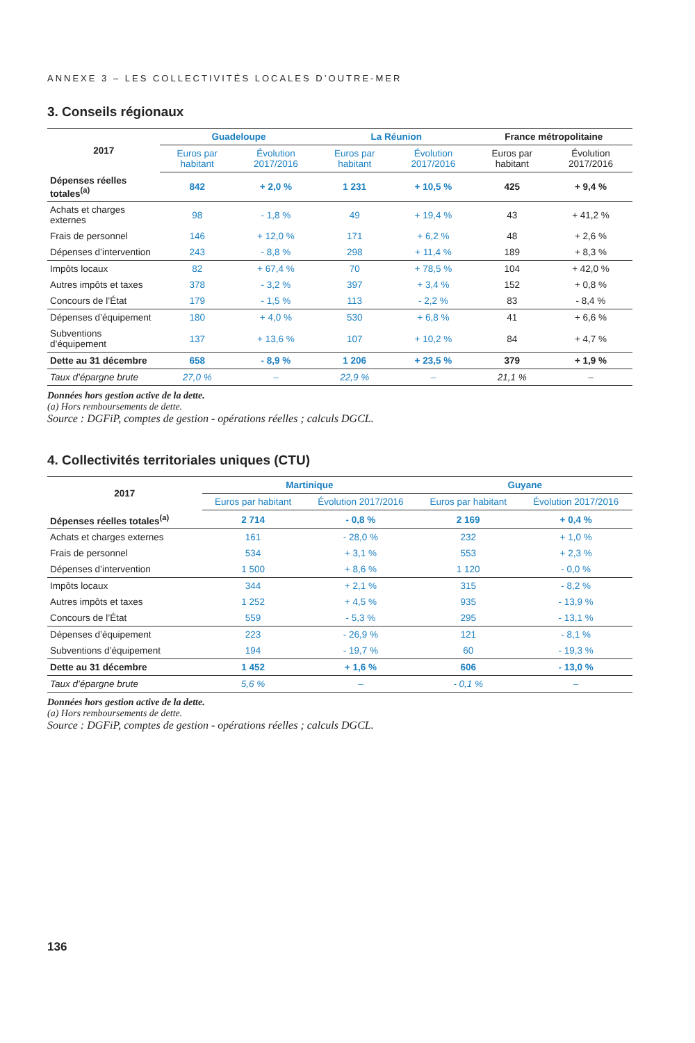ANNEXE 3 – LES COLLECTIVITÉS LOCALES D’OUTRE-MER
3. Conseils régionaux
| 2017 | Guadeloupe | | La Réunion | | France métropolitaine | |
| --- | --- | --- | --- | --- | --- | --- |
| | Euros par habitant | Évolution 2017/2016 | Euros par habitant | Évolution 2017/2016 | Euros par habitant | Évolution 2017/2016 |
| Dépenses réelles totales<sup>(a)</sup> | 842 | + 2,0 % | 1 231 | + 10,5 % | 425 | + 9,4 % |
| Achats et charges externes | 98 | - 1,8 % | 49 | + 19,4 % | 43 | + 41,2 % |
| Frais de personnel | 146 | + 12,0 % | 171 | + 6,2 % | 48 | + 2,6 % |
| Dépenses d’intervention | 243 | - 8,8 % | 298 | + 11,4 % | 189 | + 8,3 % |
| Impôts locaux | 82 | + 67,4 % | 70 | + 78,5 % | 104 | + 42,0 % |
| Autres impôts et taxes | 378 | - 3,2 % | 397 | + 3,4 % | 152 | + 0,8 % |
| Concours de l’État | 179 | - 1,5 % | 113 | - 2,2 % | 83 | - 8,4 % |
| Dépenses d’équipement | 180 | + 4,0 % | 530 | + 6,8 % | 41 | + 6,6 % |
| Subventions d’équipement | 137 | + 13,6 % | 107 | + 10,2 % | 84 | + 4,7 % |
| Dette au 31 décembre | 658 | - 8,9 % | 1 206 | + 23,5 % | 379 | + 1,9 % |
| Taux d’épargne brute | 27,0 % | – | 22,9 % | – | 21,1 % | – |
Données hors gestion active de la dette.
(a) Hors remboursements de dette.
Source : DGFiP, comptes de gestion - opérations réelles ; calculs DGCL.
4. Collectivités territoriales uniques (CTU)
| 2017 | Martinique | | Guyane | |
| --- | --- | --- | --- | --- |
| | Euros par habitant | Évolution 2017/2016 | Euros par habitant | Évolution 2017/2016 |
| Dépenses réelles totales<sup>(a)</sup> | 2 714 | - 0,8 % | 2 169 | + 0,4 % |
| Achats et charges externes | 161 | - 28,0 % | 232 | + 1,0 % |
| Frais de personnel | 534 | + 3,1 % | 553 | + 2,3 % |
| Dépenses d’intervention | 1 500 | + 8,6 % | 1 120 | - 0,0 % |
| Impôts locaux | 344 | + 2,1 % | 315 | - 8,2 % |
| Autres impôts et taxes | 1 252 | + 4,5 % | 935 | - 13,9 % |
| Concours de l’État | 559 | - 5,3 % | 295 | - 13,1 % |
| Dépenses d’équipement | 223 | - 26,9 % | 121 | - 8,1 % |
| Subventions d’équipement | 194 | - 19,7 % | 60 | - 19,3 % |
| Dette au 31 décembre | 1 452 | + 1,6 % | 606 | - 13,0 % |
| Taux d’épargne brute | 5,6 % | – | - 0,1 % | – |
Données hors gestion active de la dette.
(a) Hors remboursements de dette.
Source : DGFiP, comptes de gestion - opérations réelles ; calculs DGCL.
136